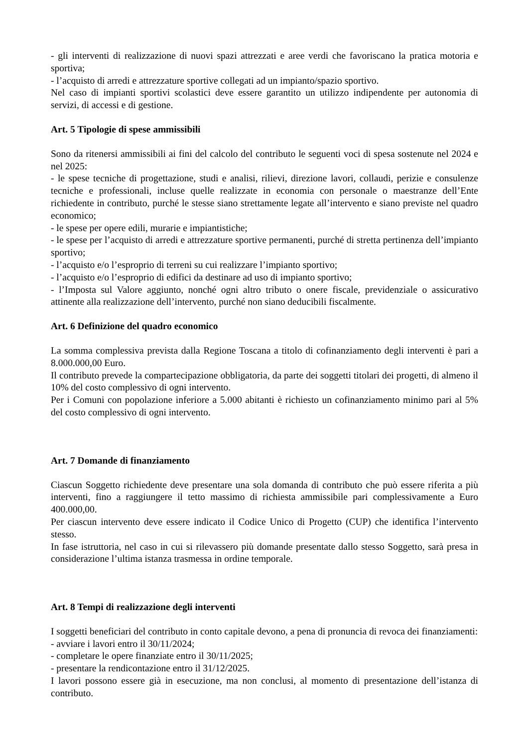- gli interventi di realizzazione di nuovi spazi attrezzati e aree verdi che favoriscano la pratica motoria e sportiva;
- l’acquisto di arredi e attrezzature sportive collegati ad un impianto/spazio sportivo.
Nel caso di impianti sportivi scolastici deve essere garantito un utilizzo indipendente per autonomia di servizi, di accessi e di gestione.
Art. 5 Tipologie di spese ammissibili
Sono da ritenersi ammissibili ai fini del calcolo del contributo le seguenti voci di spesa sostenute nel 2024 e nel 2025:
- le spese tecniche di progettazione, studi e analisi, rilievi, direzione lavori, collaudi, perizie e consulenze tecniche e professionali, incluse quelle realizzate in economia con personale o maestranze dell’Ente richiedente in contributo, purché le stesse siano strettamente legate all’intervento e siano previste nel quadro economico;
- le spese per opere edili, murarie e impiantistiche;
- le spese per l’acquisto di arredi e attrezzature sportive permanenti, purché di stretta pertinenza dell’impianto sportivo;
- l’acquisto e/o l’esproprio di terreni su cui realizzare l’impianto sportivo;
- l’acquisto e/o l’esproprio di edifici da destinare ad uso di impianto sportivo;
- l’Imposta sul Valore aggiunto, nonché ogni altro tributo o onere fiscale, previdenziale o assicurativo attinente alla realizzazione dell’intervento, purché non siano deducibili fiscalmente.
Art. 6 Definizione del quadro economico
La somma complessiva prevista dalla Regione Toscana a titolo di cofinanziamento degli interventi è pari a 8.000.000,00 Euro.
Il contributo prevede la compartecipazione obbligatoria, da parte dei soggetti titolari dei progetti, di almeno il 10% del costo complessivo di ogni intervento.
Per i Comuni con popolazione inferiore a 5.000 abitanti è richiesto un cofinanziamento minimo pari al 5% del costo complessivo di ogni intervento.
Art. 7 Domande di finanziamento
Ciascun Soggetto richiedente deve presentare una sola domanda di contributo che può essere riferita a più interventi, fino a raggiungere il tetto massimo di richiesta ammissibile pari complessivamente a Euro 400.000,00.
Per ciascun intervento deve essere indicato il Codice Unico di Progetto (CUP) che identifica l’intervento stesso.
In fase istruttoria, nel caso in cui si rilevassero più domande presentate dallo stesso Soggetto, sarà presa in considerazione l’ultima istanza trasmessa in ordine temporale.
Art. 8 Tempi di realizzazione degli interventi
I soggetti beneficiari del contributo in conto capitale devono, a pena di pronuncia di revoca dei finanziamenti:
- avviare i lavori entro il 30/11/2024;
- completare le opere finanziate entro il 30/11/2025;
- presentare la rendicontazione entro il 31/12/2025.
I lavori possono essere già in esecuzione, ma non conclusi, al momento di presentazione dell’istanza di contributo.